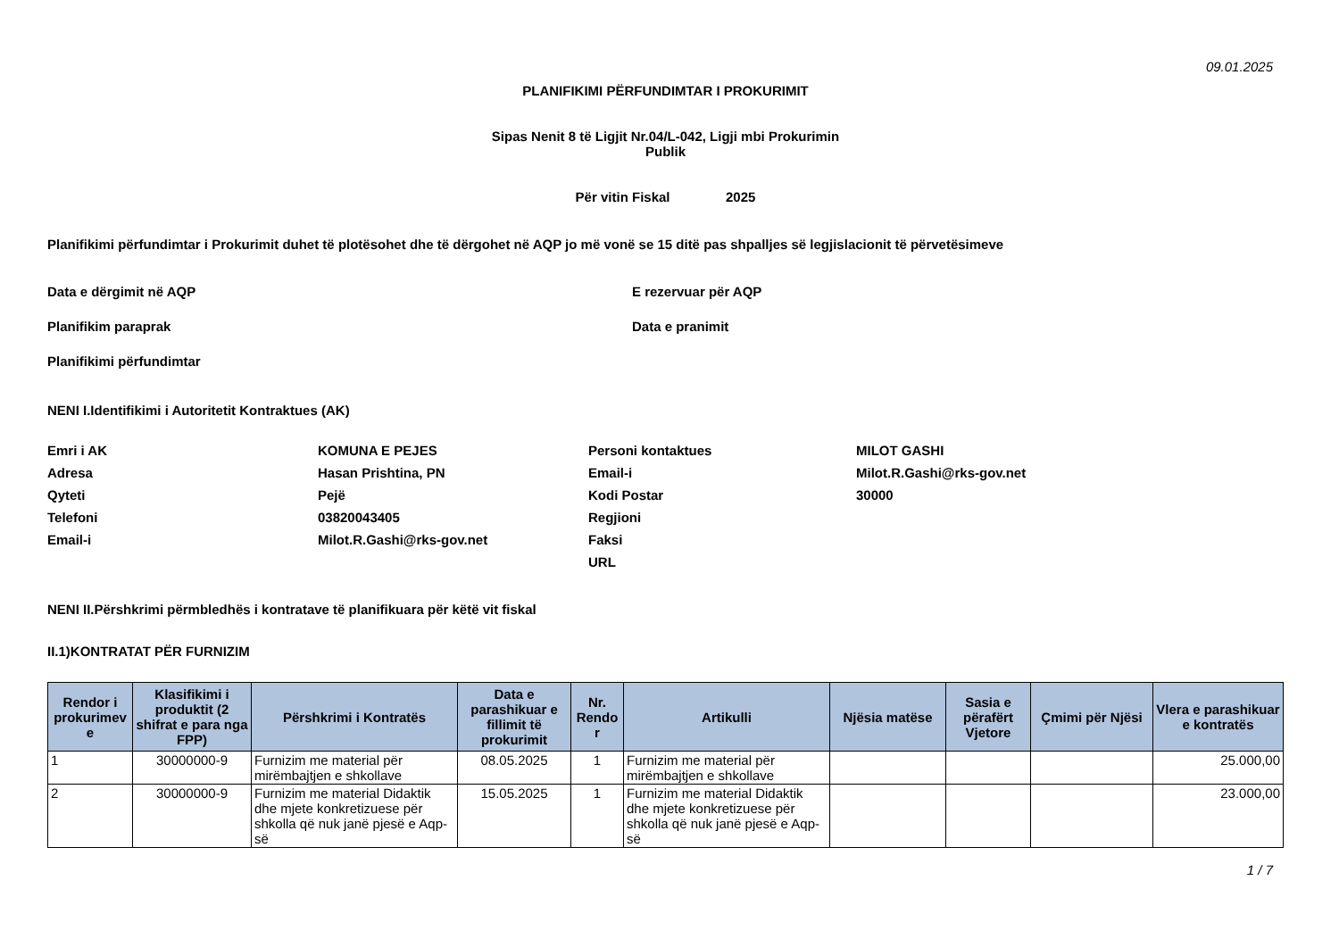09.01.2025
PLANIFIKIMI PËRFUNDIMTAR I PROKURIMIT
Sipas Nenit 8 të Ligjit Nr.04/L-042, Ligji mbi Prokurimin
Publik
Për vitin Fiskal 2025
Planifikimi përfundimtar i Prokurimit duhet të plotësohet dhe të dërgohet në AQP jo më vonë se 15 ditë pas shpalljes së legjislacionit të përvetësimeve
Data e dërgimit në AQP E rezervuar për AQP
Planifikim paraprak Data e pranimit
Planifikimi përfundimtar
NENI I.Identifikimi i Autoritetit Kontraktues (AK)
Emri i AK KOMUNA E PEJES Personi kontaktues MILOT GASHI
Adresa Hasan Prishtina, PN Email-i Milot.R.Gashi@rks-gov.net
Qyteti Pejë Kodi Postar 30000
Telefoni 03820043405 Regjioni
Email-i Milot.R.Gashi@rks-gov.net Faksi
URL
NENI II.Përshkrimi përmbledhës i kontratave të planifikuara për këtë vit fiskal
II.1)KONTRATAT PËR FURNIZIM
| Rendor i prokurimev e | Klasifikimi i produktit (2 shifrat e para nga FPP) | Përshkrimi i Kontratës | Data e parashikuar e fillimit të prokurimit | Nr. Rendo r | Artikulli | Njësia matëse | Sasia e përafërt Vjetore | Çmimi për Njësi | Vlera e parashikuar e kontratës |
| --- | --- | --- | --- | --- | --- | --- | --- | --- | --- |
| 1 | 30000000-9 | Furnizim me material për mirëmbajtjen e shkollave | 08.05.2025 | 1 | Furnizim me material për mirëmbajtjen e shkollave | | | | 25.000,00 |
| 2 | 30000000-9 | Furnizim me material Didaktik dhe mjete konkretizuese për shkolla që nuk janë pjesë e Aqp-së | 15.05.2025 | 1 | Furnizim me material Didaktik dhe mjete konkretizuese për shkolla që nuk janë pjesë e Aqp-së | | | | 23.000,00 |
1 / 7